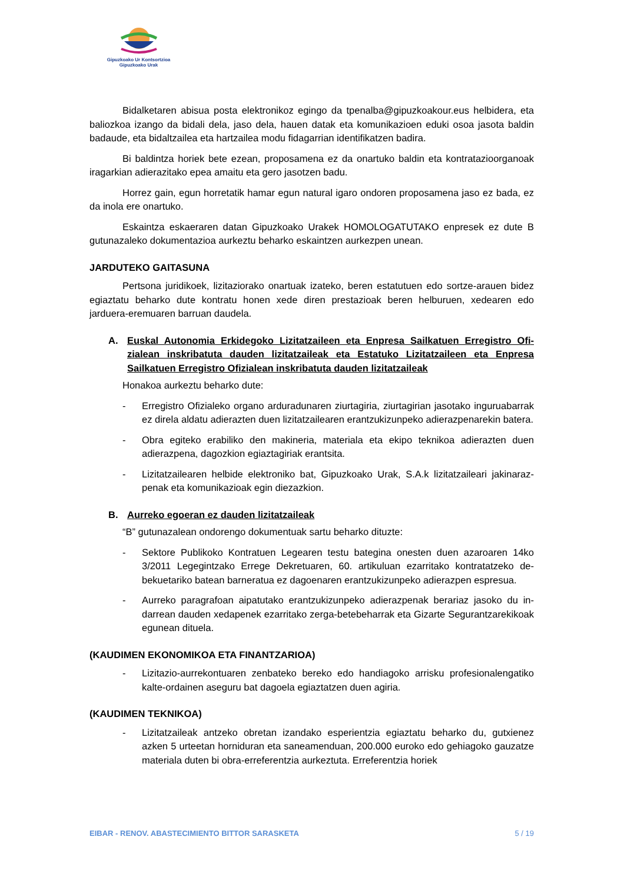Gipuzkoako Ur Kontsortzioa
Gipuzkoako Urak
Bidalketaren abisua posta elektronikoz egingo da tpenalba@gipuzkoakour.eus helbide­ra, eta baliozkoa izango da bidali dela, jaso dela, hauen datak eta komunikazioen eduki osoa jasota baldin badaude, eta bidaltzailea eta hartzailea modu fidagarrian identifikatzen badira.
Bi baldintza horiek bete ezean, proposamena ez da onartuko baldin eta kontratazio­organoak iragarkian adierazitako epea amaitu eta gero jasotzen badu.
Horrez gain, egun horretatik hamar egun natural igaro ondoren proposamena jaso ez bada, ez da inola ere onartuko.
Eskaintza eskaeraren datan Gipuzkoako Urakek HOMOLOGATUTAKO enpresek ez du­te B gutunazaleko dokumentazioa aurkeztu beharko eskaintzen aurkezpen unean.
JARDUTEKO GAITASUNA
Pertsona juridikoek, lizitaziorako onartuak izateko, beren estatutuen edo sortze-arauen bidez egiaztatu beharko dute kontratu honen xede diren prestazioak beren helburuen, xedearen edo jarduera-eremuaren barruan daudela.
A. Euskal Autonomia Erkidegoko Lizitatzaileen eta Enpresa Sailkatuen Erregistro Ofi­zialean inskribatuta dauden lizitatzaileak eta Estatuko Lizitatzaileen eta Enpresa Sailkatuen Erregistro Ofizialean inskribatuta dauden lizitatzaileak
Honakoa aurkeztu beharko dute:
- Erregistro Ofizialeko organo arduradunaren ziurtagiria, ziurtagirian jasotako inguruaba­rrak ez direla aldatu adierazten duen lizitatzailearen erantzukizunpeko adierazpenare­kin batera.
- Obra egiteko erabiliko den makineria, materiala eta ekipo teknikoa adierazten duen adierazpena, dagozkion egiaztagiriak erantsita.
- Lizitatzailearen helbide elektroniko bat, Gipuzkoako Urak, S.A.k lizitatzaileari jakinaraz­penak eta komunikazioak egin diezazkion.
B. Aurreko egoeran ez dauden lizitatzaileak
“B” gutunazalean ondorengo dokumentuak sartu beharko dituzte:
- Sektore Publikoko Kontratuen Legearen testu bategina onesten duen azaroaren 14ko 3/2011 Legegintzako Errege Dekretuaren, 60. artikuluan ezarritako kontratatzeko de­bekuetariko batean barneratua ez dagoenaren erantzukizunpeko adierazpen espresua.
- Aurreko paragrafoan aipatutako erantzukizunpeko adierazpenak berariaz jasoko du in­darrean dauden xedapenek ezarritako zerga-betebeharrak eta Gizarte Segurantzareki­koak egunean dituela.
(KAUDIMEN EKONOMIKOA ETA FINANTZARIOA)
- Lizitazio-aurrekontuaren zenbateko bereko edo handiagoko arrisku profesionalenga­tiko kalte-ordainen aseguru bat dagoela egiaztatzen duen agiria.
(KAUDIMEN TEKNIKOA)
- Lizitatzaileak antzeko obretan izandako esperientzia egiaztatu beharko du, gutxie­nez azken 5 urteetan horniduran eta saneamenduan, 200.000 euroko edo gehiago­ko gauzatze materiala duten bi obra-erreferentzia aurkeztuta. Erreferentzia horiek
EIBAR - RENOV. ABASTECIMIENTO BITTOR SARASKETA 5 / 19